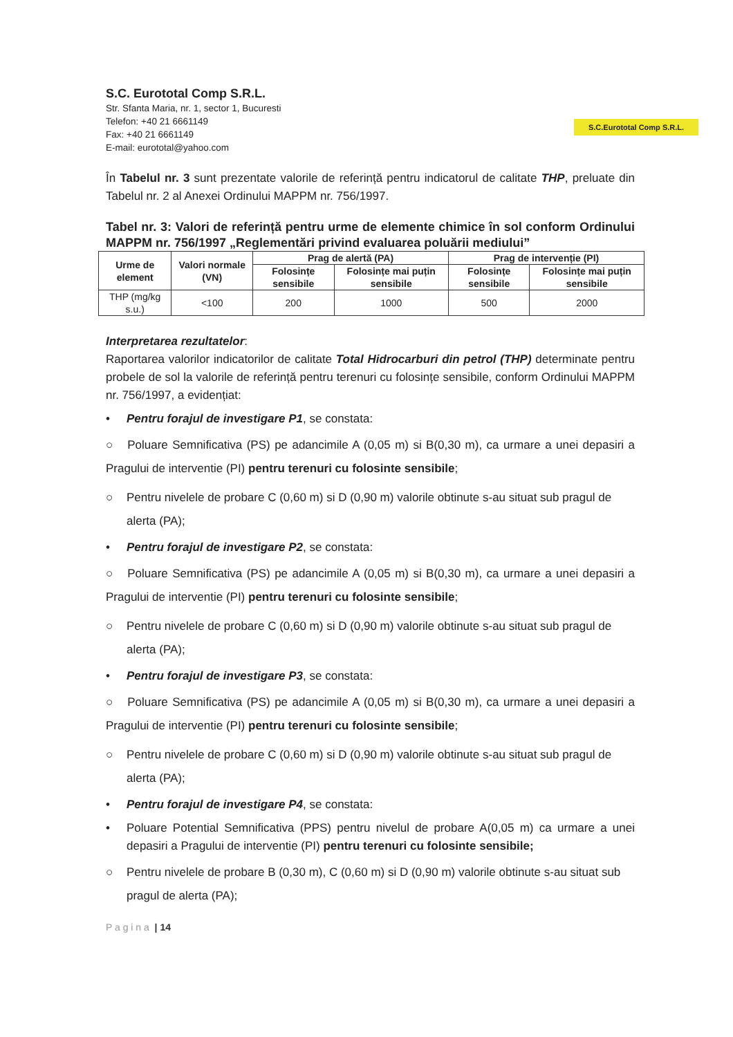S.C. Eurototal Comp S.R.L.
Str. Sfanta Maria, nr. 1, sector 1, Bucuresti
Telefon: +40 21 6661149
Fax: +40 21 6661149
E-mail: eurototal@yahoo.com
S.C.Eurototal Comp S.R.L.
În Tabelul nr. 3 sunt prezentate valorile de referință pentru indicatorul de calitate THP, preluate din Tabelul nr. 2 al Anexei Ordinului MAPPM nr. 756/1997.
Tabel nr. 3: Valori de referință pentru urme de elemente chimice în sol conform Ordinului MAPPM nr. 756/1997 „Reglementări privind evaluarea poluării mediului”
| Urme de element | Valori normale (VN) | Prag de alertă (PA) | | Prag de intervenție (PI) | |
| --- | --- | --- | --- | --- | --- |
| | | Folosințe sensibile | Folosințe mai puțin sensibile | Folosințe sensibile | Folosințe mai puțin sensibile |
| THP (mg/kg s.u.) | <100 | 200 | 1000 | 500 | 2000 |
Interpretarea rezultatelor:
Raportarea valorilor indicatorilor de calitate Total Hidrocarburi din petrol (THP) determinate pentru probele de sol la valorile de referință pentru terenuri cu folosințe sensibile, conform Ordinului MAPPM nr. 756/1997, a evidențiat:
• Pentru forajul de investigare P1, se constata:
○ Poluare Semnificativa (PS) pe adancimile A (0,05 m) si B(0,30 m), ca urmare a unei depasiri a Pragului de interventie (PI) pentru terenuri cu folosinte sensibile;
○ Pentru nivelele de probare C (0,60 m) si D (0,90 m) valorile obtinute s-au situat sub pragul de alerta (PA);
• Pentru forajul de investigare P2, se constata:
○ Poluare Semnificativa (PS) pe adancimile A (0,05 m) si B(0,30 m), ca urmare a unei depasiri a Pragului de interventie (PI) pentru terenuri cu folosinte sensibile;
○ Pentru nivelele de probare C (0,60 m) si D (0,90 m) valorile obtinute s-au situat sub pragul de alerta (PA);
• Pentru forajul de investigare P3, se constata:
○ Poluare Semnificativa (PS) pe adancimile A (0,05 m) si B(0,30 m), ca urmare a unei depasiri a Pragului de interventie (PI) pentru terenuri cu folosinte sensibile;
○ Pentru nivelele de probare C (0,60 m) si D (0,90 m) valorile obtinute s-au situat sub pragul de alerta (PA);
• Pentru forajul de investigare P4, se constata:
• Poluare Potential Semnificativa (PPS) pentru nivelul de probare A(0,05 m) ca urmare a unei depasiri a Pragului de interventie (PI) pentru terenuri cu folosinte sensibile;
○ Pentru nivelele de probare B (0,30 m), C (0,60 m) si D (0,90 m) valorile obtinute s-au situat sub pragul de alerta (PA);
P a g i n a | 14